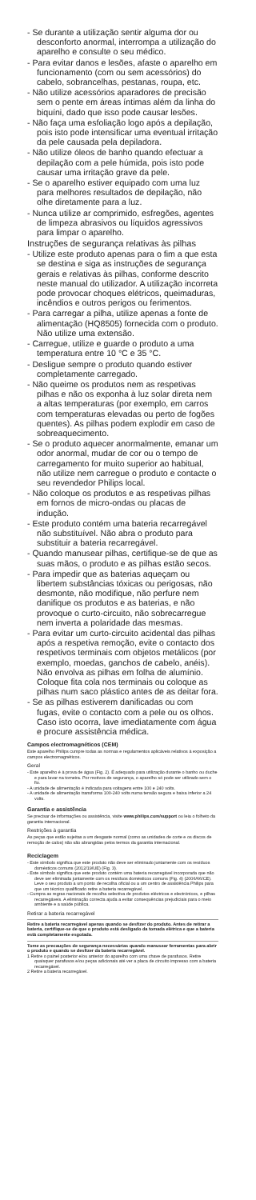- Se durante a utilização sentir alguma dor ou desconforto anormal, interrompa a utilização do aparelho e consulte o seu médico.
- Para evitar danos e lesões, afaste o aparelho em funcionamento (com ou sem acessórios) do cabelo, sobrancelhas, pestanas, roupa, etc.
- Não utilize acessórios aparadores de precisão sem o pente em áreas íntimas além da linha do biquíni, dado que isso pode causar lesões.
- Não faça uma esfoliação logo após a depilação, pois isto pode intensificar uma eventual irritação da pele causada pela depiladora.
- Não utilize óleos de banho quando efectuar a depilação com a pele húmida, pois isto pode causar uma irritação grave da pele.
- Se o aparelho estiver equipado com uma luz para melhores resultados de depilação, não olhe diretamente para a luz.
- Nunca utilize ar comprimido, esfregões, agentes de limpeza abrasivos ou líquidos agressivos para limpar o aparelho.
Instruções de segurança relativas às pilhas
- Utilize este produto apenas para o fim a que esta se destina e siga as instruções de segurança gerais e relativas às pilhas, conforme descrito neste manual do utilizador. A utilização incorreta pode provocar choques elétricos, queimaduras, incêndios e outros perigos ou ferimentos.
- Para carregar a pilha, utilize apenas a fonte de alimentação (HQ8505) fornecida com o produto. Não utilize uma extensão.
- Carregue, utilize e guarde o produto a uma temperatura entre 10 °C e 35 °C.
- Desligue sempre o produto quando estiver completamente carregado.
- Não queime os produtos nem as respetivas pilhas e não os exponha à luz solar direta nem a altas temperaturas (por exemplo, em carros com temperaturas elevadas ou perto de fogões quentes). As pilhas podem explodir em caso de sobreaquecimento.
- Se o produto aquecer anormalmente, emanar um odor anormal, mudar de cor ou o tempo de carregamento for muito superior ao habitual, não utilize nem carregue o produto e contacte o seu revendedor Philips local.
- Não coloque os produtos e as respetivas pilhas em fornos de micro-ondas ou placas de indução.
- Este produto contém uma bateria recarregável não substituível. Não abra o produto para substituir a bateria recarregável.
- Quando manusear pilhas, certifique-se de que as suas mãos, o produto e as pilhas estão secos.
- Para impedir que as baterias aqueçam ou libertem substâncias tóxicas ou perigosas, não desmonte, não modifique, não perfure nem danifique os produtos e as baterias, e não provoque o curto-circuito, não sobrecarregue nem inverta a polaridade das mesmas.
- Para evitar um curto-circuito acidental das pilhas após a respetiva remoção, evite o contacto dos respetivos terminais com objetos metálicos (por exemplo, moedas, ganchos de cabelo, anéis). Não envolva as pilhas em folha de alumínio. Coloque fita cola nos terminais ou coloque as pilhas num saco plástico antes de as deitar fora.
- Se as pilhas estiverem danificadas ou com fugas, evite o contacto com a pele ou os olhos. Caso isto ocorra, lave imediatamente com água e procure assistência médica.
Campos electromagnéticos (CEM)
Este aparelho Philips cumpre todas as normas e regulamentos aplicáveis relativos à exposição a campos electromagnéticos.
Geral
- Este aparelho é à prova de água (Fig. 2). É adequado para utilização durante o banho ou duche e para lavar na torneira. Por motivos de segurança, o aparelho só pode ser utilizado sem o fio.
- A unidade de alimentação é indicada para voltagens entre 100 e 240 volts.
- A unidade de alimentação transforma 100-240 volts numa tensão segura e baixa inferior a 24 volts.
Garantia e assistência
Se precisar de informações ou assistência, visite www.philips.com/support ou leia o folheto da garantia internacional.
Restrições à garantia
As peças que estão sujeitas a um desgaste normal (como as unidades de corte e os discos de remoção de calos) não são abrangidas pelos termos da garantia internacional.
Reciclagem
- Este símbolo significa que este produto não deve ser eliminado juntamente com os resíduos domésticos comuns (2012/19/UE) (Fig. 3).
- Este símbolo significa que este produto contém uma bateria recarregável incorporada que não deve ser eliminada juntamente com os resíduos domésticos comuns (Fig. 4) (2006/66/CE). Leve o seu produto a um ponto de recolha oficial ou a um centro de assistência Philips para que um técnico qualificado retire a bateria recarregável.
- Cumpra as regras nacionais de recolha selectiva de produtos eléctricos e electrónicos, e pilhas recarregáveis. A eliminação correcta ajuda a evitar consequências prejudiciais para o meio ambiente e a saúde pública.
Retirar a bateria recarregável
Retire a bateria recarregável apenas quando se desfizer do produto. Antes de retirar a bateria, certifique-se de que o produto está desligado da tomada elétrica e que a bateria está completamente esgotada.
Tome as precauções de segurança necessárias quando manusear ferramentas para abrir o produto e quando se desfizer da bateria recarregável.
1 Retire o painel posterior e/ou anterior do aparelho com uma chave de parafusos. Retire quaisquer parafusos e/ou peças adicionais até ver a placa de circuito impresso com a bateria recarregável.
2 Retire a bateria recarregável.